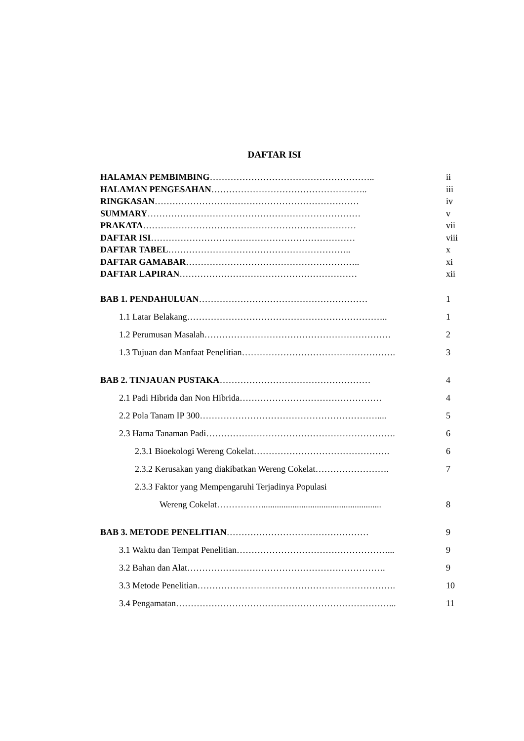DAFTAR ISI
HALAMAN PEMBIMBING……………………………………………….. ii
HALAMAN PENGESAHAN…………………………………………….. iii
RINGKASAN…………………………………………………………… iv
SUMMARY……………………………………………………………… v
PRAKATA……………………………………………………………… vii
DAFTAR ISI…………………………………………………………… viii
DAFTAR TABEL…………………………………………………….. x
DAFTAR GAMABAR………………………………………………….. xi
DAFTAR LAPIRAN…………………………………………………… xii
BAB 1. PENDAHULUAN………………………………………………… 1
1.1 Latar Belakang………………………………………………………….. 1
1.2 Perumusan Masalah……………………………………………………… 2
1.3 Tujuan dan Manfaat Penelitian……………………………………………. 3
BAB 2. TINJAUAN PUSTAKA…………………………………………… 4
2.1 Padi Hibrida dan Non Hibrida………………………………………… 4
2.2 Pola Tanam IP 300…………………………………………………….... 5
2.3 Hama Tanaman Padi………………………………………………………. 6
2.3.1 Bioekologi Wereng Cokelat………………………………………. 6
2.3.2 Kerusakan yang diakibatkan Wereng Cokelat……………………. 7
2.3.3 Faktor yang Mempengaruhi Terjadinya Populasi
Wereng Cokelat……………...................................................... 8
BAB 3. METODE PENELITIAN………………………………………… 9
3.1 Waktu dan Tempat Penelitian……………………………………………... 9
3.2 Bahan dan Alat…………………………………………………………. 9
3.3 Metode Penelitian…………………………………………………………. 10
3.4 Pengamatan………………………………………………………………... 11